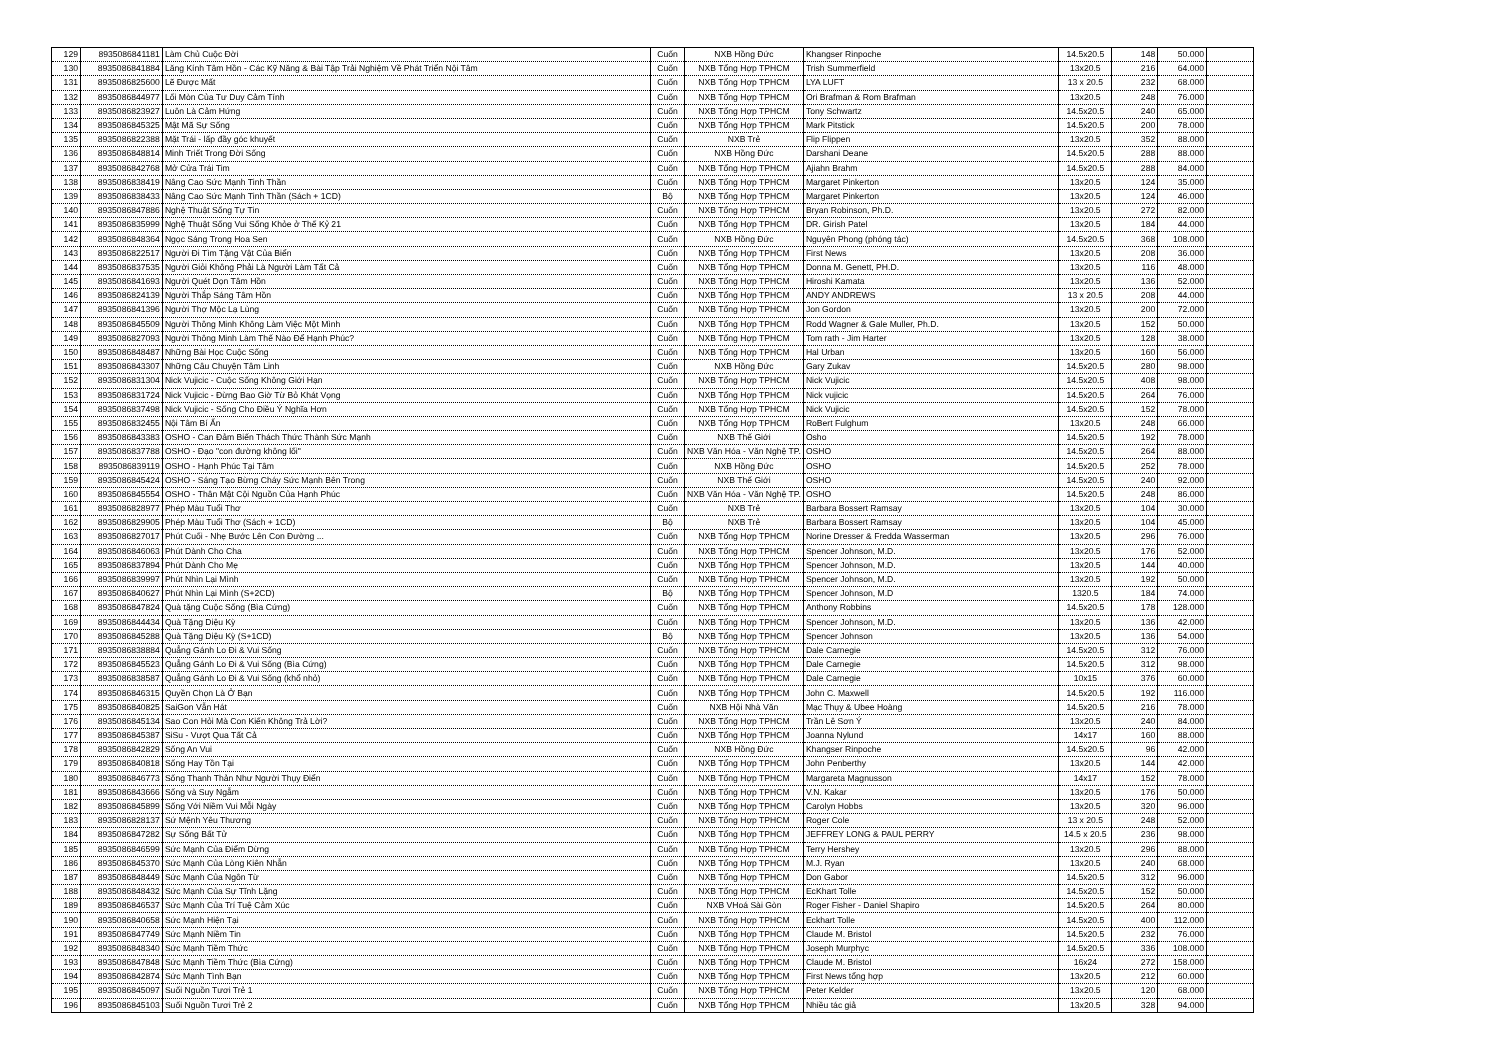| 129 | 8935086841181 | Làm Chủ Cuộc Đời | Cuốn | NXB Hồng Đức | Khangser Rinpoche | 14.5x20.5 | 148 | 50.000 | |
| 130 | 8935086841884 | Lăng Kính Tâm Hồn - Các Kỹ Năng & Bài Tập Trải Nghiệm Về Phát Triển Nội Tâm | Cuốn | NXB Tổng Hợp TPHCM | Trish Summerfield | 13x20.5 | 216 | 64.000 | |
| 131 | 8935086825600 | Lẽ Được Mất | Cuốn | NXB Tổng Hợp TPHCM | LYA LUFT | 13 x 20.5 | 232 | 68.000 | |
| 132 | 8935086844977 | Lối Mòn Của Tư Duy Cảm Tính | Cuốn | NXB Tổng Hợp TPHCM | Ori Brafman & Rom Brafman | 13x20.5 | 248 | 76.000 | |
| 133 | 8935086823927 | Luôn Là Cảm Hứng | Cuốn | NXB Tổng Hợp TPHCM | Tony Schwartz | 14.5x20.5 | 240 | 65.000 | |
| 134 | 8935086845325 | Mật Mã Sự Sống | Cuốn | NXB Tổng Hợp TPHCM | Mark Pitstick | 14.5x20.5 | 200 | 78.000 | |
| 135 | 8935086822388 | Mặt Trái - lấp đầy góc khuyết | Cuốn | NXB Trẻ | Flip Flippen | 13x20.5 | 352 | 88.000 | |
| 136 | 8935086848814 | Minh Triết Trong Đời Sống | Cuốn | NXB Hồng Đức | Darshani Deane | 14.5x20.5 | 288 | 88.000 | |
| 137 | 8935086842768 | Mở Cửa Trái Tim | Cuốn | NXB Tổng Hợp TPHCM | Ajiahn Brahm | 14.5x20.5 | 288 | 84.000 | |
| 138 | 8935086838419 | Nâng Cao Sức Mạnh Tinh Thần | Cuốn | NXB Tổng Hợp TPHCM | Margaret Pinkerton | 13x20.5 | 124 | 35.000 | |
| 139 | 8935086838433 | Nâng Cao Sức Mạnh Tinh Thần (Sách + 1CD) | Bộ | NXB Tổng Hợp TPHCM | Margaret Pinkerton | 13x20.5 | 124 | 46.000 | |
| 140 | 8935086847886 | Nghệ Thuật Sống Tự Tin | Cuốn | NXB Tổng Hợp TPHCM | Bryan Robinson, Ph.D. | 13x20.5 | 272 | 82.000 | |
| 141 | 8935086835999 | Nghệ Thuật Sống Vui Sống Khỏe ở Thế Kỷ 21 | Cuốn | NXB Tổng Hợp TPHCM | DR. Girish Patel | 13x20.5 | 184 | 44.000 | |
| 142 | 8935086848364 | Ngọc Sáng Trong Hoa Sen | Cuốn | NXB Hồng Đức | Nguyên Phong (phóng tác) | 14.5x20.5 | 368 | 108.000 | |
| 143 | 8935086822517 | Người Đi Tìm Tặng Vật Của Biển | Cuốn | NXB Tổng Hợp TPHCM | First News | 13x20.5 | 208 | 36.000 | |
| 144 | 8935086837535 | Người Giỏi Không Phải Là Người Làm Tất Cả | Cuốn | NXB Tổng Hợp TPHCM | Donna M. Genett, PH.D. | 13x20.5 | 116 | 48.000 | |
| 145 | 8935086841693 | Người Quét Dọn Tâm Hồn | Cuốn | NXB Tổng Hợp TPHCM | Hiroshi Kamata | 13x20.5 | 136 | 52.000 | |
| 146 | 8935086824139 | Người Thắp Sáng Tâm Hồn | Cuốn | NXB Tổng Hợp TPHCM | ANDY ANDREWS | 13 x 20.5 | 208 | 44.000 | |
| 147 | 8935086841396 | Người Thợ Mộc Lạ Lùng | Cuốn | NXB Tổng Hợp TPHCM | Jon Gordon | 13x20.5 | 200 | 72.000 | |
| 148 | 8935086845509 | Người Thông Minh Không Làm Việc Một Mình | Cuốn | NXB Tổng Hợp TPHCM | Rodd Wagner & Gale Muller, Ph.D. | 13x20.5 | 152 | 50.000 | |
| 149 | 8935086827093 | Người Thông Minh Làm Thế Nào Để Hạnh Phúc? | Cuốn | NXB Tổng Hợp TPHCM | Tom rath - Jim Harter | 13x20.5 | 128 | 38.000 | |
| 150 | 8935086848487 | Những Bài Học Cuộc Sống | Cuốn | NXB Tổng Hợp TPHCM | Hal Urban | 13x20.5 | 160 | 56.000 | |
| 151 | 8935086843307 | Những Câu Chuyện Tâm Linh | Cuốn | NXB Hồng Đức | Gary Zukav | 14.5x20.5 | 280 | 98.000 | |
| 152 | 8935086831304 | Nick Vujicic - Cuộc Sống Không Giới Hạn | Cuốn | NXB Tổng Hợp TPHCM | Nick Vujicic | 14.5x20.5 | 408 | 98.000 | |
| 153 | 8935086831724 | Nick Vujicic - Đừng Bao Giờ Từ Bỏ Khát Vọng | Cuốn | NXB Tổng Hợp TPHCM | Nick vujicic | 14.5x20.5 | 264 | 76.000 | |
| 154 | 8935086837498 | Nick Vujicic - Sống Cho Điều Ý Nghĩa Hơn | Cuốn | NXB Tổng Hợp TPHCM | Nick Vujicic | 14.5x20.5 | 152 | 78.000 | |
| 155 | 8935086832455 | Nội Tâm Bí Ẩn | Cuốn | NXB Tổng Hợp TPHCM | RoBert Fulghum | 13x20.5 | 248 | 66.000 | |
| 156 | 8935086843383 | OSHO - Can Đảm Biến Thách Thức Thành Sức Mạnh | Cuốn | NXB Thế Giới | Osho | 14.5x20.5 | 192 | 78.000 | |
| 157 | 8935086837788 | OSHO - Đạo "con đường không lối" | Cuốn | NXB Văn Hóa - Văn Nghệ TP. | OSHO | 14.5x20.5 | 264 | 88.000 | |
| 158 | 8935086839119 | OSHO - Hạnh Phúc Tại Tâm | Cuốn | NXB Hồng Đức | OSHO | 14.5x20.5 | 252 | 78.000 | |
| 159 | 8935086845424 | OSHO - Sáng Tạo Bừng Cháy Sức Mạnh Bên Trong | Cuốn | NXB Thế Giới | OSHO | 14.5x20.5 | 240 | 92.000 | |
| 160 | 8935086845554 | OSHO - Thân Mật Cội Nguồn Của Hạnh Phúc | Cuốn | NXB Văn Hóa - Văn Nghệ TP. | OSHO | 14.5x20.5 | 248 | 86.000 | |
| 161 | 8935086828977 | Phép Màu Tuổi Thơ | Cuốn | NXB Trẻ | Barbara Bossert Ramsay | 13x20.5 | 104 | 30.000 | |
| 162 | 8935086829905 | Phép Màu Tuổi Thơ (Sách + 1CD) | Bộ | NXB Trẻ | Barbara Bossert Ramsay | 13x20.5 | 104 | 45.000 | |
| 163 | 8935086827017 | Phút Cuối - Nhẹ Bước Lên Con Đường ... | Cuốn | NXB Tổng Hợp TPHCM | Norine Dresser & Fredda Wasserman | 13x20.5 | 296 | 76.000 | |
| 164 | 8935086846063 | Phút Dành Cho Cha | Cuốn | NXB Tổng Hợp TPHCM | Spencer Johnson, M.D. | 13x20.5 | 176 | 52.000 | |
| 165 | 8935086837894 | Phút Dành Cho Mẹ | Cuốn | NXB Tổng Hợp TPHCM | Spencer Johnson, M.D. | 13x20.5 | 144 | 40.000 | |
| 166 | 8935086839997 | Phút Nhìn Lại Mình | Cuốn | NXB Tổng Hợp TPHCM | Spencer Johnson, M.D. | 13x20.5 | 192 | 50.000 | |
| 167 | 8935086840627 | Phút Nhìn Lại Mình (S+2CD) | Bộ | NXB Tổng Hợp TPHCM | Spencer Johnson, M.D | 1320.5 | 184 | 74.000 | |
| 168 | 8935086847824 | Quà tặng Cuộc Sống (Bìa Cứng) | Cuốn | NXB Tổng Hợp TPHCM | Anthony Robbins | 14.5x20.5 | 178 | 128.000 | |
| 169 | 8935086844434 | Quà Tặng Diệu Kỳ | Cuốn | NXB Tổng Hợp TPHCM | Spencer Johnson, M.D. | 13x20.5 | 136 | 42.000 | |
| 170 | 8935086845288 | Quà Tặng Diệu Kỳ (S+1CD) | Bộ | NXB Tổng Hợp TPHCM | Spencer Johnson | 13x20.5 | 136 | 54.000 | |
| 171 | 8935086838884 | Quẳng Gánh Lo Đi & Vui Sống | Cuốn | NXB Tổng Hợp TPHCM | Dale Carnegie | 14.5x20.5 | 312 | 76.000 | |
| 172 | 8935086845523 | Quẳng Gánh Lo Đi & Vui Sống (Bìa Cứng) | Cuốn | NXB Tổng Hợp TPHCM | Dale Carnegie | 14.5x20.5 | 312 | 98.000 | |
| 173 | 8935086838587 | Quẳng Gánh Lo Đi & Vui Sống (khổ nhỏ) | Cuốn | NXB Tổng Hợp TPHCM | Dale Carnegie | 10x15 | 376 | 60.000 | |
| 174 | 8935086846315 | Quyền Chọn Là Ở Bạn | Cuốn | NXB Tổng Hợp TPHCM | John C. Maxwell | 14.5x20.5 | 192 | 116.000 | |
| 175 | 8935086840825 | SaiGon Vẫn Hát | Cuốn | NXB Hội Nhà Văn | Mạc Thụy & Ubee Hoàng | 14.5x20.5 | 216 | 78.000 | |
| 176 | 8935086845134 | Sao Con Hỏi Mà Con Kiến Không Trả Lời? | Cuốn | NXB Tổng Hợp TPHCM | Trần Lê Sơn Ý | 13x20.5 | 240 | 84.000 | |
| 177 | 8935086845387 | SiSu - Vượt Qua Tất Cả | Cuốn | NXB Tổng Hợp TPHCM | Joanna Nylund | 14x17 | 160 | 88.000 | |
| 178 | 8935086842829 | Sống An Vui | Cuốn | NXB Hồng Đức | Khangser Rinpoche | 14.5x20.5 | 96 | 42.000 | |
| 179 | 8935086840818 | Sống Hay Tồn Tại | Cuốn | NXB Tổng Hợp TPHCM | John Penberthy | 13x20.5 | 144 | 42.000 | |
| 180 | 8935086846773 | Sống Thanh Thản Như Người Thụy Điển | Cuốn | NXB Tổng Hợp TPHCM | Margareta Magnusson | 14x17 | 152 | 78.000 | |
| 181 | 8935086843666 | Sống và Suy Ngẫm | Cuốn | NXB Tổng Hợp TPHCM | V.N. Kakar | 13x20.5 | 176 | 50.000 | |
| 182 | 8935086845899 | Sống Với Niềm Vui Mỗi Ngày | Cuốn | NXB Tổng Hợp TPHCM | Carolyn Hobbs | 13x20.5 | 320 | 96.000 | |
| 183 | 8935086828137 | Sứ Mệnh Yêu Thương | Cuốn | NXB Tổng Hợp TPHCM | Roger Cole | 13 x 20.5 | 248 | 52.000 | |
| 184 | 8935086847282 | Sự Sống Bất Tử | Cuốn | NXB Tổng Hợp TPHCM | JEFFREY LONG & PAUL PERRY | 14.5 x 20.5 | 236 | 98.000 | |
| 185 | 8935086846599 | Sức Mạnh Của Điểm Dừng | Cuốn | NXB Tổng Hợp TPHCM | Terry Hershey | 13x20.5 | 296 | 88.000 | |
| 186 | 8935086845370 | Sức Mạnh Của Lòng Kiên Nhẫn | Cuốn | NXB Tổng Hợp TPHCM | M.J. Ryan | 13x20.5 | 240 | 68.000 | |
| 187 | 8935086848449 | Sức Mạnh Của Ngôn Từ | Cuốn | NXB Tổng Hợp TPHCM | Don Gabor | 14.5x20.5 | 312 | 96.000 | |
| 188 | 8935086848432 | Sức Mạnh Của Sự Tĩnh Lặng | Cuốn | NXB Tổng Hợp TPHCM | EcKhart Tolle | 14.5x20.5 | 152 | 50.000 | |
| 189 | 8935086846537 | Sức Mạnh Của Trí Tuệ Cảm Xúc | Cuốn | NXB VHoá Sài Gòn | Roger Fisher - Daniel Shapiro | 14.5x20.5 | 264 | 80.000 | |
| 190 | 8935086840658 | Sức Mạnh Hiện Tại | Cuốn | NXB Tổng Hợp TPHCM | Eckhart Tolle | 14.5x20.5 | 400 | 112.000 | |
| 191 | 8935086847749 | Sức Mạnh Niềm Tin | Cuốn | NXB Tổng Hợp TPHCM | Claude M. Bristol | 14.5x20.5 | 232 | 76.000 | |
| 192 | 8935086848340 | Sức Mạnh Tiềm Thức | Cuốn | NXB Tổng Hợp TPHCM | Joseph Murphyc | 14.5x20.5 | 336 | 108.000 | |
| 193 | 8935086847848 | Sức Mạnh Tiềm Thức (Bìa Cứng) | Cuốn | NXB Tổng Hợp TPHCM | Claude M. Bristol | 16x24 | 272 | 158.000 | |
| 194 | 8935086842874 | Sức Mạnh Tình Bạn | Cuốn | NXB Tổng Hợp TPHCM | First News tổng hợp | 13x20.5 | 212 | 60.000 | |
| 195 | 8935086845097 | Suối Nguồn Tươi Trẻ 1 | Cuốn | NXB Tổng Hợp TPHCM | Peter Kelder | 13x20.5 | 120 | 68.000 | |
| 196 | 8935086845103 | Suối Nguồn Tươi Trẻ 2 | Cuốn | NXB Tổng Hợp TPHCM | Nhiều tác giả | 13x20.5 | 328 | 94.000 | |